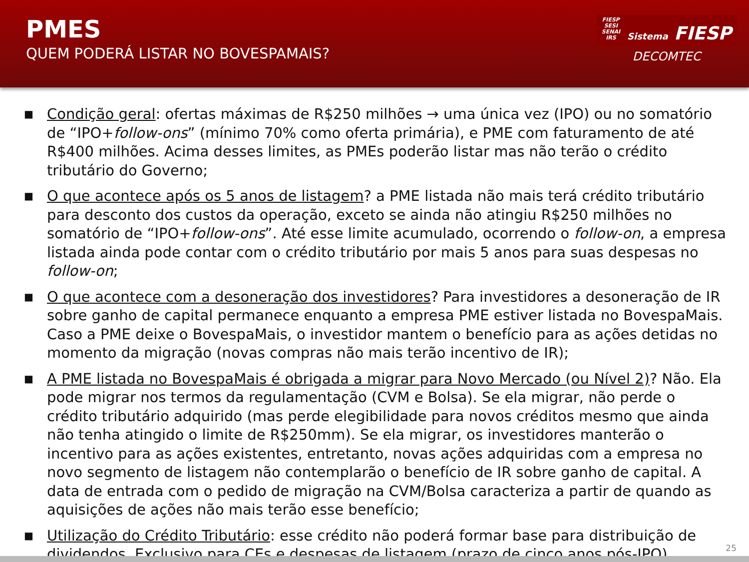PMES
QUEM PODERÁ LISTAR NO BOVESPAMAIS?
FIESP
SESI
SENAI
IRS Sistema FIESP
DECOMTEC
■ Condição geral: ofertas máximas de R$250 milhões → uma única vez (IPO) ou no somatório de “IPO+follow-ons” (mínimo 70% como oferta primária), e PME com faturamento de até R$400 milhões. Acima desses limites, as PMEs poderão listar mas não terão o crédito tributário do Governo;
■ O que acontece após os 5 anos de listagem? a PME listada não mais terá crédito tributário para desconto dos custos da operação, exceto se ainda não atingiu R$250 milhões no somatório de “IPO+follow-ons”. Até esse limite acumulado, ocorrendo o follow-on, a empresa listada ainda pode contar com o crédito tributário por mais 5 anos para suas despesas no follow-on;
■ O que acontece com a desoneração dos investidores? Para investidores a desoneração de IR sobre ganho de capital permanece enquanto a empresa PME estiver listada no BovespaMais. Caso a PME deixe o BovespaMais, o investidor mantem o benefício para as ações detidas no momento da migração (novas compras não mais terão incentivo de IR);
■ A PME listada no BovespaMais é obrigada a migrar para Novo Mercado (ou Nível 2)? Não. Ela pode migrar nos termos da regulamentação (CVM e Bolsa). Se ela migrar, não perde o crédito tributário adquirido (mas perde elegibilidade para novos créditos mesmo que ainda não tenha atingido o limite de R$250mm). Se ela migrar, os investidores manterão o incentivo para as ações existentes, entretanto, novas ações adquiridas com a empresa no novo segmento de listagem não contemplarão o benefício de IR sobre ganho de capital. A data de entrada com o pedido de migração na CVM/Bolsa caracteriza a partir de quando as aquisições de ações não mais terão esse benefício;
■ Utilização do Crédito Tributário: esse crédito não poderá formar base para distribuição de dividendos. Exclusivo para CEs e despesas de listagem (prazo de cinco anos pós-IPO).
25